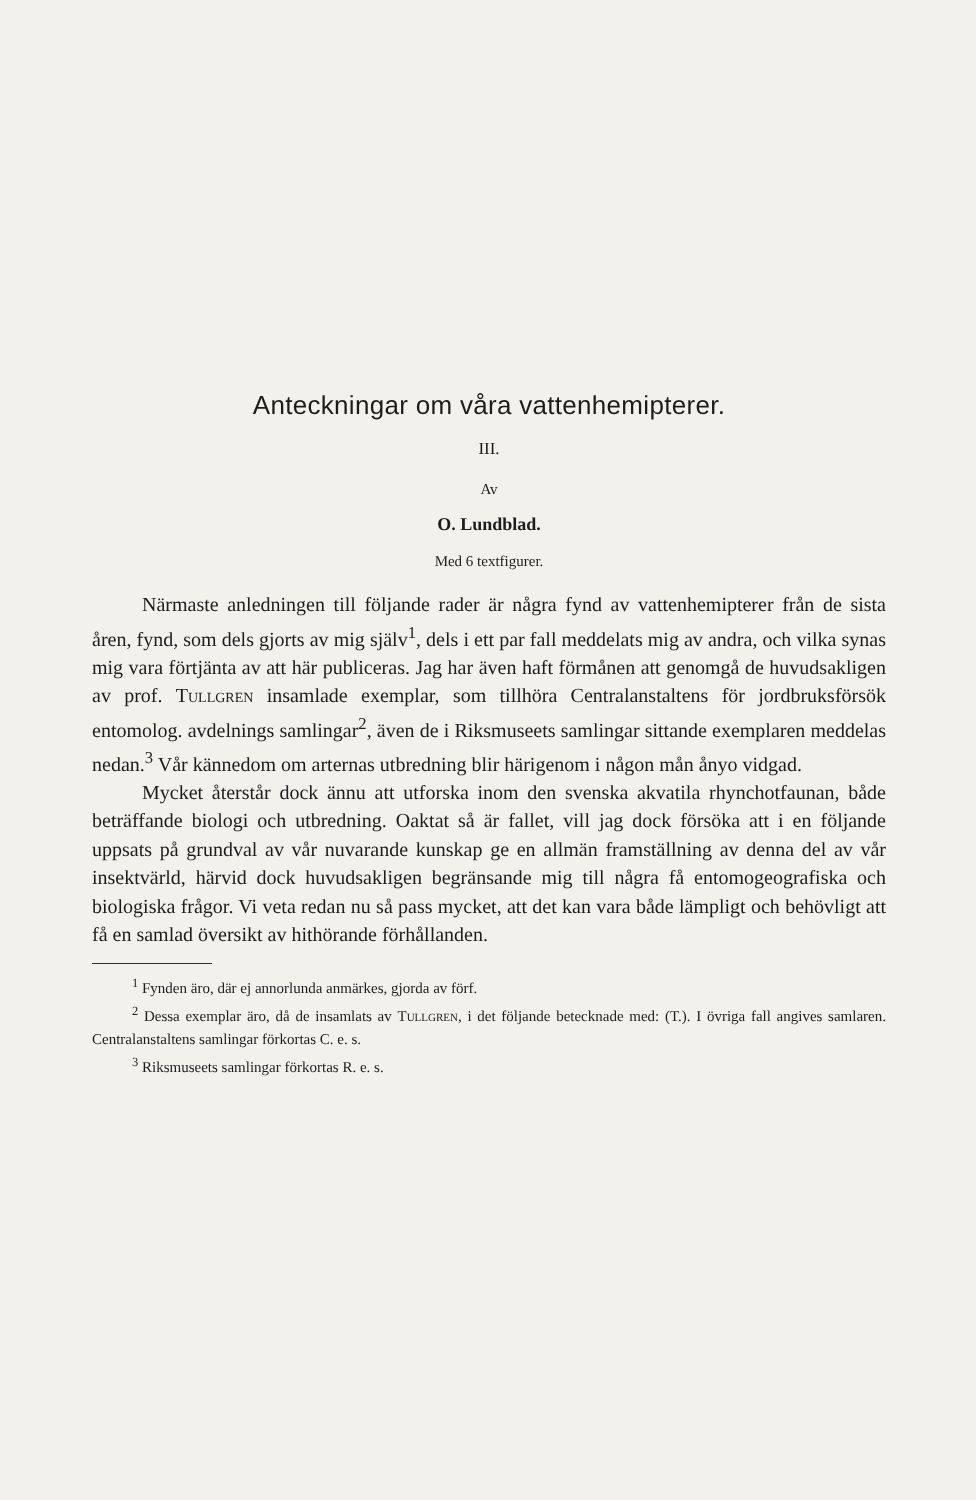Anteckningar om våra vattenhemipterer.
III.
Av
O. Lundblad.
Med 6 textfigurer.
Närmaste anledningen till följande rader är några fynd av vattenhemipterer från de sista åren, fynd, som dels gjorts av mig själv<sup>1</sup>, dels i ett par fall meddelats mig av andra, och vilka synas mig vara förtjänta av att här publiceras. Jag har även haft förmånen att genomgå de huvudsakligen av prof. Tullgren insamlade exemplar, som tillhöra Centralanstaltens för jordbruksförsök entomolog. avdelnings samlingar<sup>2</sup>, även de i Riksmuseets samlingar sittande exemplaren meddelas nedan.<sup>3</sup> Vår kännedom om arternas utbredning blir härigenom i någon mån ånyo vidgad.
Mycket återstår dock ännu att utforska inom den svenska akvatila rhynchotfaunan, både beträffande biologi och utbredning. Oaktat så är fallet, vill jag dock försöka att i en följande uppsats på grundval av vår nuvarande kunskap ge en allmän framställning av denna del av vår insektvärld, härvid dock huvudsakligen begränsande mig till några få entomogeografiska och biologiska frågor. Vi veta redan nu så pass mycket, att det kan vara både lämpligt och behövligt att få en samlad översikt av hithörande förhållanden.
<sup>1</sup> Fynden äro, där ej annorlunda anmärkes, gjorda av förf.
<sup>2</sup> Dessa exemplar äro, då de insamlats av Tullgren, i det följande betecknade med: (T.). I övriga fall angives samlaren. Centralanstaltens samlingar förkortas C. e. s.
<sup>3</sup> Riksmuseets samlingar förkortas R. e. s.